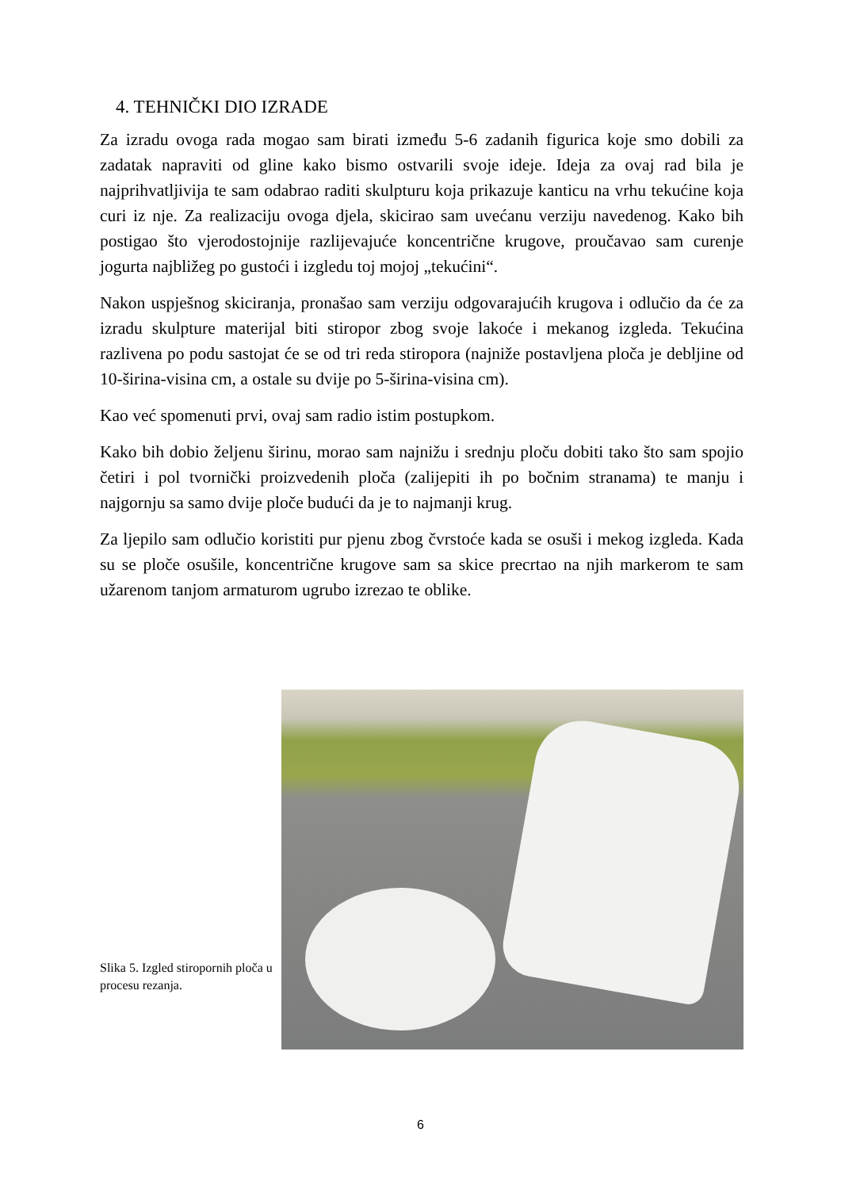4. TEHNIČKI DIO IZRADE
Za izradu ovoga rada mogao sam birati između 5-6 zadanih figurica koje smo dobili za zadatak napraviti od gline kako bismo ostvarili svoje ideje. Ideja za ovaj rad bila je najprihvatljivija te sam odabrao raditi skulpturu koja prikazuje kanticu na vrhu tekućine koja curi iz nje. Za realizaciju ovoga djela, skicirao sam uvećanu verziju navedenog. Kako bih postigao što vjerodostojnije razlijevajuće koncentrične krugove, proučavao sam curenje jogurta najbližeg po gustoći i izgledu toj mojoj „tekućini“.
Nakon uspješnog skiciranja, pronašao sam verziju odgovarajućih krugova i odlučio da će za izradu skulpture materijal biti stiropor zbog svoje lakoće i mekanog izgleda. Tekućina razlivena po podu sastojat će se od tri reda stiropora (najniže postavljena ploča je debljine od 10-širina-visina cm, a ostale su dvije po 5-širina-visina cm).
Kao već spomenuti prvi, ovaj sam radio istim postupkom.
Kako bih dobio željenu širinu, morao sam najnižu i srednju ploču dobiti tako što sam spojio četiri i pol tvornički proizvedenih ploča (zalijepiti ih po bočnim stranama) te manju i najgornju sa samo dvije ploče budući da je to najmanji krug.
Za ljepilo sam odlučio koristiti pur pjenu zbog čvrstoće kada se osuši i mekog izgleda. Kada su se ploče osušile, koncentrične krugove sam sa skice precrtao na njih markerom te sam užarenom tanjom armaturom ugrubo izrezao te oblike.
Slika 5. Izgled stiropornih ploča u procesu rezanja.
6